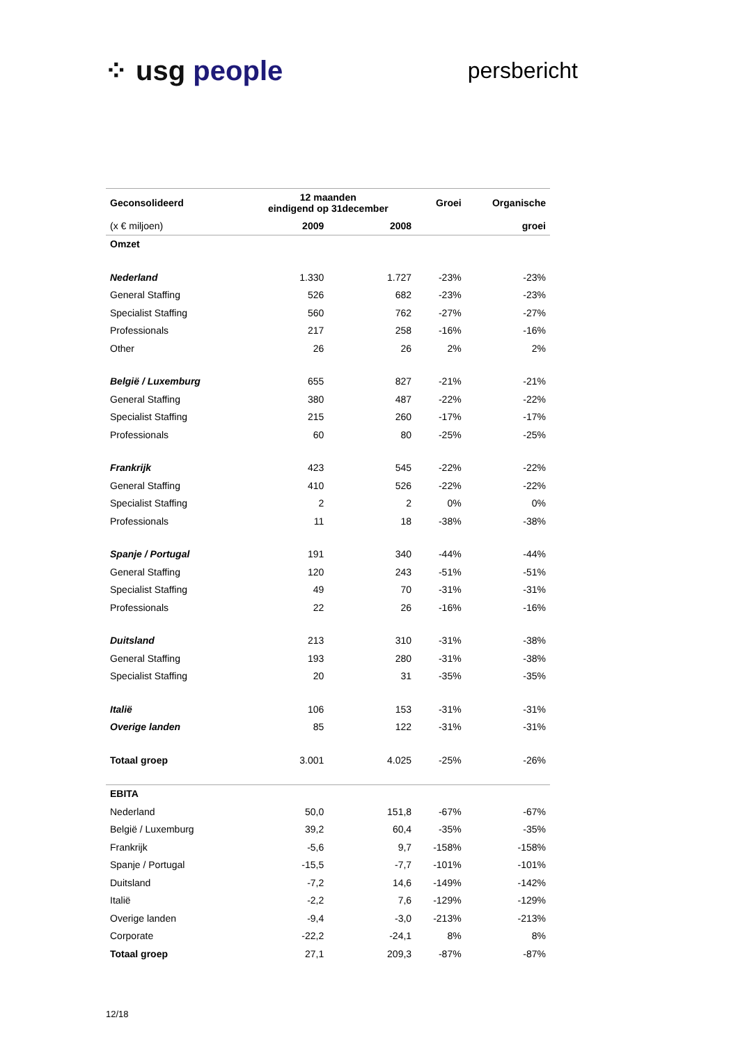⁘ usg people
persbericht
| Geconsolideerd | 12 maanden eindigend op 31december | | Groei | Organische |
| --- | --- | --- | --- | --- |
| (x € miljoen) | 2009 | 2008 | | groei |
| Omzet | | | | |
| Nederland | 1.330 | 1.727 | -23% | -23% |
| General Staffing | 526 | 682 | -23% | -23% |
| Specialist Staffing | 560 | 762 | -27% | -27% |
| Professionals | 217 | 258 | -16% | -16% |
| Other | 26 | 26 | 2% | 2% |
| België / Luxemburg | 655 | 827 | -21% | -21% |
| General Staffing | 380 | 487 | -22% | -22% |
| Specialist Staffing | 215 | 260 | -17% | -17% |
| Professionals | 60 | 80 | -25% | -25% |
| Frankrijk | 423 | 545 | -22% | -22% |
| General Staffing | 410 | 526 | -22% | -22% |
| Specialist Staffing | 2 | 2 | 0% | 0% |
| Professionals | 11 | 18 | -38% | -38% |
| Spanje / Portugal | 191 | 340 | -44% | -44% |
| General Staffing | 120 | 243 | -51% | -51% |
| Specialist Staffing | 49 | 70 | -31% | -31% |
| Professionals | 22 | 26 | -16% | -16% |
| Duitsland | 213 | 310 | -31% | -38% |
| General Staffing | 193 | 280 | -31% | -38% |
| Specialist Staffing | 20 | 31 | -35% | -35% |
| Italië | 106 | 153 | -31% | -31% |
| Overige landen | 85 | 122 | -31% | -31% |
| Totaal groep | 3.001 | 4.025 | -25% | -26% |
| EBITA | | | | |
| Nederland | 50,0 | 151,8 | -67% | -67% |
| België / Luxemburg | 39,2 | 60,4 | -35% | -35% |
| Frankrijk | -5,6 | 9,7 | -158% | -158% |
| Spanje / Portugal | -15,5 | -7,7 | -101% | -101% |
| Duitsland | -7,2 | 14,6 | -149% | -142% |
| Italië | -2,2 | 7,6 | -129% | -129% |
| Overige landen | -9,4 | -3,0 | -213% | -213% |
| Corporate | -22,2 | -24,1 | 8% | 8% |
| Totaal groep | 27,1 | 209,3 | -87% | -87% |
12/18